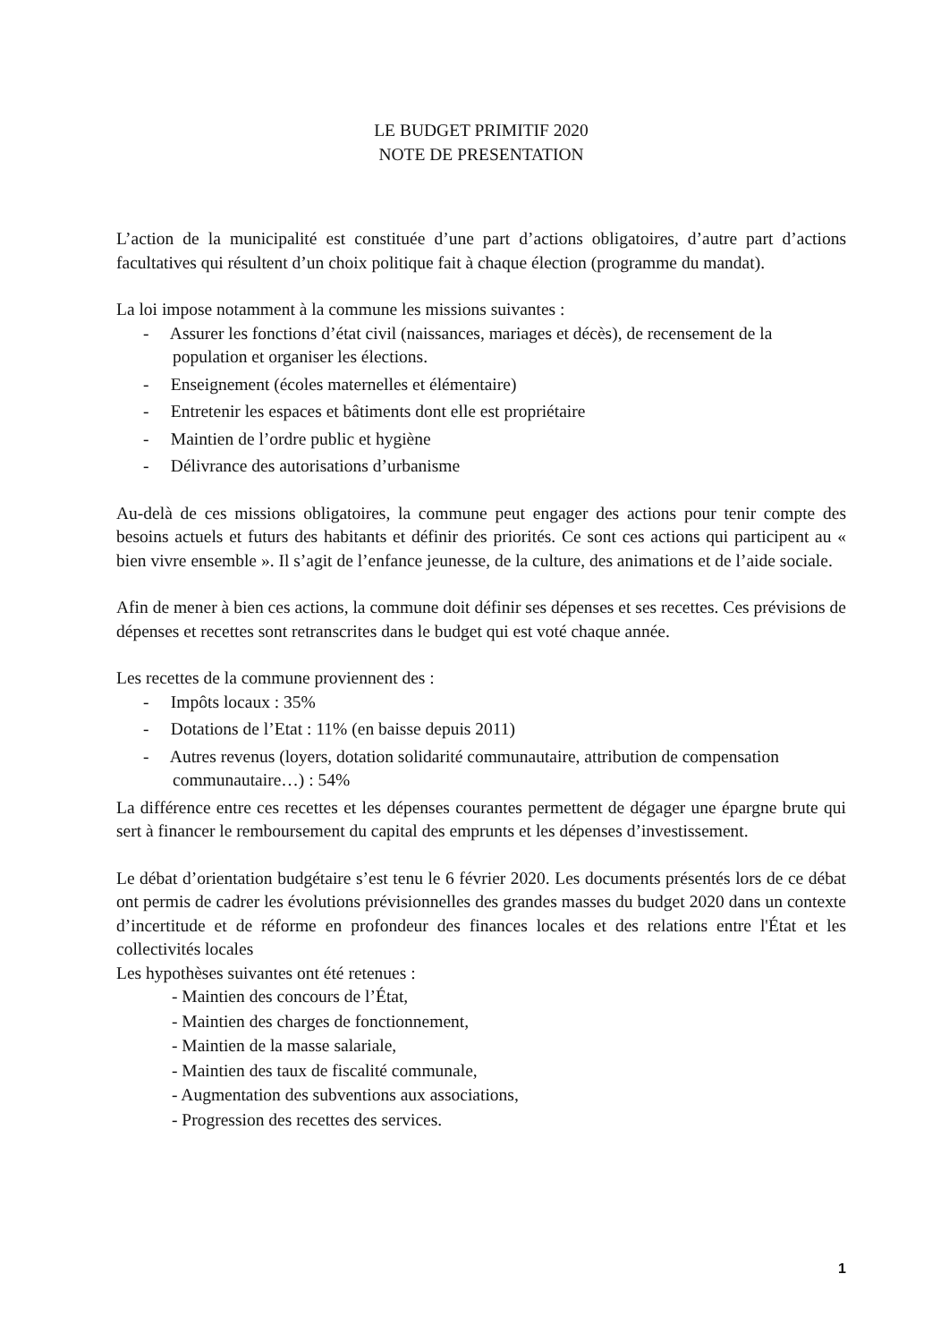LE BUDGET PRIMITIF 2020
NOTE DE PRESENTATION
L’action de la municipalité est constituée d’une part d’actions obligatoires, d’autre part d’actions facultatives qui résultent d’un choix politique fait à chaque élection (programme du mandat).
La loi impose notamment à la commune les missions suivantes :
- Assurer les fonctions d’état civil (naissances, mariages et décès), de recensement de la population et organiser les élections.
- Enseignement (écoles maternelles et élémentaire)
- Entretenir les espaces et bâtiments dont elle est propriétaire
- Maintien de l’ordre public et hygiène
- Délivrance des autorisations d’urbanisme
Au-delà de ces missions obligatoires, la commune peut engager des actions pour tenir compte des besoins actuels et futurs des habitants et définir des priorités. Ce sont ces actions qui participent au « bien vivre ensemble ». Il s’agit de l’enfance jeunesse, de la culture, des animations et de l’aide sociale.
Afin de mener à bien ces actions, la commune doit définir ses dépenses et ses recettes. Ces prévisions de dépenses et recettes sont retranscrites dans le budget qui est voté chaque année.
Les recettes de la commune proviennent des :
- Impôts locaux : 35%
- Dotations de l’Etat : 11% (en baisse depuis 2011)
- Autres revenus (loyers, dotation solidarité communautaire, attribution de compensation communautaire…) : 54%
La différence entre ces recettes et les dépenses courantes permettent de dégager une épargne brute qui sert à financer le remboursement du capital des emprunts et les dépenses d’investissement.
Le débat d’orientation budgétaire s’est tenu le 6 février 2020. Les documents présentés lors de ce débat ont permis de cadrer les évolutions prévisionnelles des grandes masses du budget 2020 dans un contexte d’incertitude et de réforme en profondeur des finances locales et des relations entre l'État et les collectivités locales
Les hypothèses suivantes ont été retenues :
- Maintien des concours de l’État,
- Maintien des charges de fonctionnement,
- Maintien de la masse salariale,
- Maintien des taux de fiscalité communale,
- Augmentation des subventions aux associations,
- Progression des recettes des services.
1